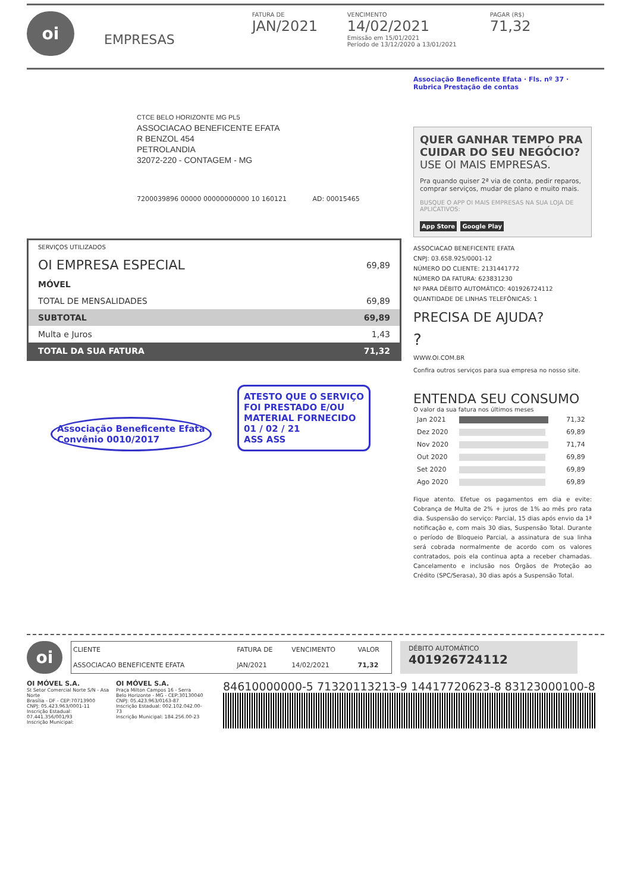oi
EMPRESAS
FATURA DE
JAN/2021
VENCIMENTO
14/02/2021
Emissão em 15/01/2021
Período de 13/12/2020 a 13/01/2021
PAGAR (R$)
71,32
CTCE BELO HORIZONTE MG PL5
ASSOCIACAO BENEFICENTE EFATA
R BENZOL 454
PETROLANDIA
32072-220 - CONTAGEM - MG
7200039896 00000 00000000000 10 160121 AD: 00015465
| SERVIÇOS UTILIZADOS | |
| OI EMPRESA ESPECIAL | 69,89 |
| MÓVEL | |
| TOTAL DE MENSALIDADES | 69,89 |
| SUBTOTAL | 69,89 |
| Multa e Juros | 1,43 |
| TOTAL DA SUA FATURA | 71,32 |
Associação Beneficente Efata
Convênio 0010/2017
ATESTO QUE O SERVIÇO
FOI PRESTADO E/OU
MATERIAL FORNECIDO
01 / 02 / 21
ASS ASS
Associação Beneficente Efata · Fls. nº 37 · Rubrica Prestação de contas
QUER GANHAR TEMPO PRA CUIDAR DO SEU NEGÓCIO?
USE OI MAIS EMPRESAS.
Pra quando quiser 2ª via de conta, pedir reparos, comprar serviços, mudar de plano e muito mais.
BUSQUE O APP OI MAIS EMPRESAS NA SUA LOJA DE APLICATIVOS:
App Store Google Play
ASSOCIACAO BENEFICENTE EFATA
CNPJ: 03.658.925/0001-12
NÚMERO DO CLIENTE: 2131441772
NÚMERO DA FATURA: 623831230
Nº PARA DÉBITO AUTOMÁTICO: 401926724112
QUANTIDADE DE LINHAS TELEFÔNICAS: 1
PRECISA DE AJUDA?
?
WWW.OI.COM.BR
Confira outros serviços para sua empresa no nosso site.
ENTENDA SEU CONSUMO
O valor da sua fatura nos últimos meses
| Jan 2021 | | 71,32 |
| Dez 2020 | | 69,89 |
| Nov 2020 | | 71,74 |
| Out 2020 | | 69,89 |
| Set 2020 | | 69,89 |
| Ago 2020 | | 69,89 |
Fique atento. Efetue os pagamentos em dia e evite: Cobrança de Multa de 2% + juros de 1% ao mês pro rata dia. Suspensão do serviço: Parcial, 15 dias após envio da 1ª notificação e, com mais 30 dias, Suspensão Total. Durante o período de Bloqueio Parcial, a assinatura de sua linha será cobrada normalmente de acordo com os valores contratados, pois ela continua apta a receber chamadas. Cancelamento e inclusão nos Órgãos de Proteção ao Crédito (SPC/Serasa), 30 dias após a Suspensão Total.
oi
| CLIENTE | FATURA DE | VENCIMENTO | VALOR |
| ASSOCIACAO BENEFICENTE EFATA | JAN/2021 | 14/02/2021 | 71,32 |
DÉBITO AUTOMÁTICO
401926724112
OI MÓVEL S.A.
St Setor Comercial Norte S/N - Asa Norte
Brasília - DF - CEP:70713900
CNPJ: 05.423.963/0001-11
Inscrição Estadual: 07.441.356/001/93
Inscrição Municipal:
OI MÓVEL S.A.
Praça Milton Campos 16 - Serra
Belo Horizonte - MG - CEP:30130040
CNPJ: 05.423.963/0163-87
Inscrição Estadual: 002.102.042.00-73
Inscrição Municipal: 184.256.00-23
84610000000-5 71320113213-9 14417720623-8 83123000100-8